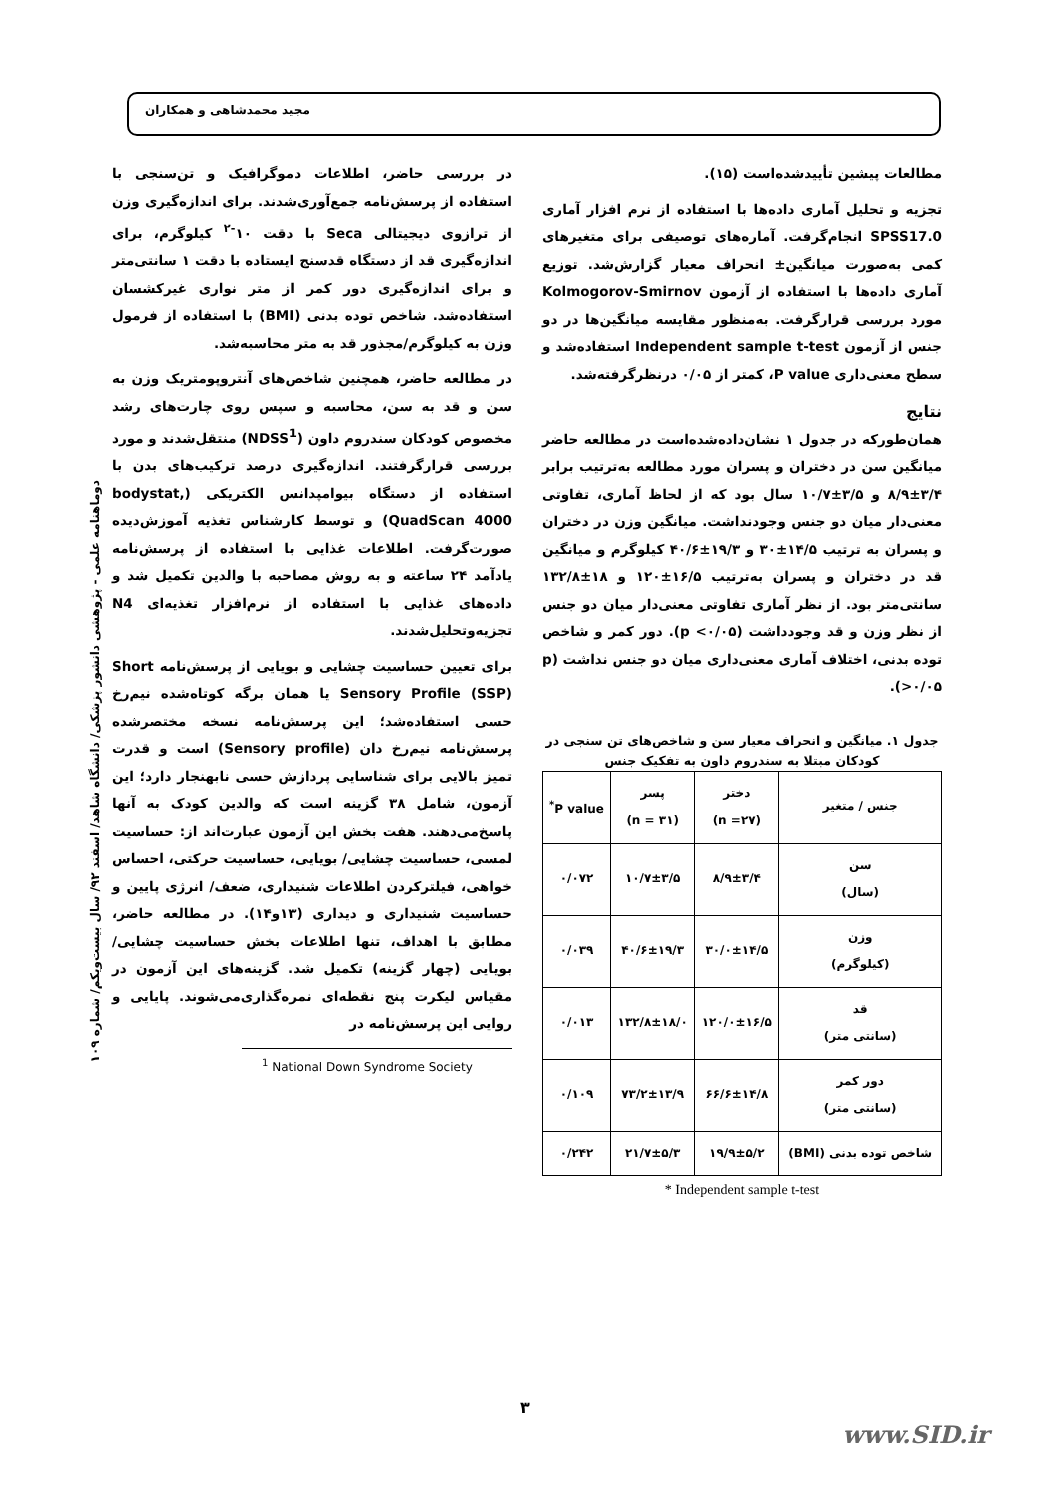مجید محمدشاهی و همکاران
در بررسی حاضر، اطلاعات دموگرافیک و تن‌سنجی با استفاده از پرسش‌نامه جمع‌آوری‌شدند. برای اندازه‌گیری وزن از ترازوی دیجیتالی Seca با دقت ۱۰<sup>-۲</sup> کیلوگرم، برای اندازه‌گیری قد از دستگاه قدسنج ایستاده با دقت ۱ سانتی‌متر و برای اندازه‌گیری دور کمر از متر نواری غیرکشسان استفاده‌شد. شاخص توده بدنی (BMI) با استفاده از فرمول وزن به کیلوگرم/مجذور قد به متر محاسبه‌شد.
در مطالعه حاضر، همچنین شاخص‌های آنتروپومتریک وزن به سن و قد به سن، محاسبه و سپس روی چارت‌های رشد مخصوص کودکان سندروم داون (NDSS<sup>1</sup>) منتقل‌شدند و مورد بررسی قرارگرفتند. اندازه‌گیری درصد ترکیب‌های بدن با استفاده از دستگاه بیوامپدانس الکتریکی (bodystat, QuadScan 4000) و توسط کارشناس تغذیه آموزش‌دیده صورت‌گرفت. اطلاعات غذایی با استفاده از پرسش‌نامه یادآمد ۲۴ ساعته و به روش مصاحبه با والدین تکمیل شد و داده‌های غذایی با استفاده از نرم‌افزار تغذیه‌ای N4 تجزیه‌وتحلیل‌شدند.
برای تعیین حساسیت چشایی و بویایی از پرسش‌نامه Short Sensory Profile (SSP) یا همان برگه کوتاه‌شده نیم‌رخ حسی استفاده‌شد؛ این پرسش‌نامه نسخه مختصرشده پرسش‌نامه نیم‌رخ دان (Sensory profile) است و قدرت تمیز بالایی برای شناسایی پردازش حسی نابهنجار دارد؛ این آزمون، شامل ۳۸ گزینه است که والدین کودک به آنها پاسخ‌می‌دهند. هفت بخش این آزمون عبارت‌اند از: حساسیت لمسی، حساسیت چشایی/ بویایی، حساسیت حرکتی، احساس خواهی، فیلترکردن اطلاعات شنیداری، ضعف/ انرژی پایین و حساسیت شنیداری و دیداری (۱۳و۱۴). در مطالعه حاضر، مطابق با اهداف، تنها اطلاعات بخش حساسیت چشایی/ بویایی (چهار گزینه) تکمیل شد. گزینه‌های این آزمون در مقیاس لیکرت پنج نقطه‌ای نمره‌گذاری‌می‌شوند. پایایی و روایی این پرسش‌نامه در
<sup>1</sup> National Down Syndrome Society
مطالعات پیشین تأییدشده‌است (۱۵).
تجزیه و تحلیل آماری داده‌ها با استفاده از نرم افزار آماری SPSS17.0 انجام‌گرفت. آماره‌های توصیفی برای متغیرهای کمی به‌صورت میانگین± انحراف معیار گزارش‌شد. توزیع آماری داده‌ها با استفاده از آزمون Kolmogorov-Smirnov مورد بررسی قرارگرفت. به‌منظور مقایسه میانگین‌ها در دو جنس از آزمون Independent sample t-test استفاده‌شد و سطح معنی‌داری P value، کمتر از ۰/۰۵ درنظرگرفته‌شد.
نتایج
همان‌طورکه در جدول ۱ نشان‌داده‌شده‌است در مطالعه حاضر میانگین سن در دختران و پسران مورد مطالعه به‌ترتیب برابر ۳/۴±۸/۹ و ۳/۵±۱۰/۷ سال بود که از لحاظ آماری، تفاوتی معنی‌دار میان دو جنس وجودنداشت. میانگین وزن در دختران و پسران به ترتیب ۱۴/۵±۳۰ و ۱۹/۳±۴۰/۶ کیلوگرم و میانگین قد در دختران و پسران به‌ترتیب ۱۶/۵±۱۲۰ و ۱۸±۱۳۲/۸ سانتی‌متر بود. از نظر آماری تفاوتی معنی‌دار میان دو جنس از نظر وزن و قد وجودداشت (p <۰/۰۵). دور کمر و شاخص توده بدنی، اختلاف آماری معنی‌داری میان دو جنس نداشت (p >۰/۰۵).
جدول ۱. میانگین و انحراف معیار سن و شاخص‌های تن سنجی در کودکان مبتلا به سندروم داون به تفکیک جنس
| جنس / متغیر | دختر (n =۲۷) | پسر (n = ۳۱) | P value<sup>*</sup> |
| --- | --- | --- | --- |
| سن (سال) | ۸/۹±۳/۴ | ۱۰/۷±۳/۵ | ۰/۰۷۲ |
| وزن (کیلوگرم) | ۳۰/۰±۱۴/۵ | ۴۰/۶±۱۹/۳ | ۰/۰۳۹ |
| قد (سانتی متر) | ۱۲۰/۰±۱۶/۵ | ۱۳۲/۸±۱۸/۰ | ۰/۰۱۳ |
| دور کمر (سانتی متر) | ۶۶/۶±۱۴/۸ | ۷۳/۲±۱۳/۹ | ۰/۱۰۹ |
| شاخص توده بدنی (BMI) | ۱۹/۹±۵/۲ | ۲۱/۷±۵/۳ | ۰/۲۴۲ |
Independent sample t-test *
دوماهنامه علمی - پژوهشی دانشور پزشکی/ دانشگاه شاهد/ اسفند ۹۲/ سال بیست‌ویکم/ شماره ۱۰۹
۳
www.SID.ir